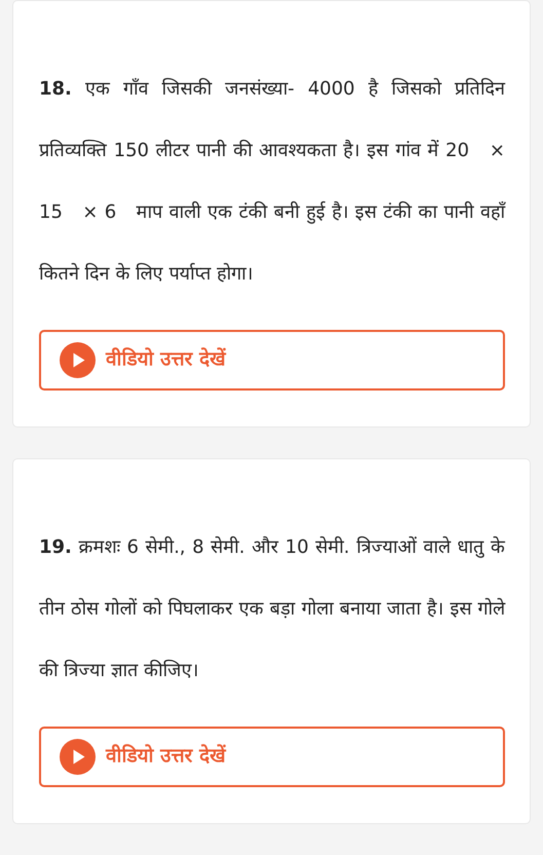18. एक गाँव जिसकी जनसंख्या- 4000 है जिसको प्रतिदिन प्रतिव्यक्ति 150 लीटर पानी की आवश्यकता है। इस गांव में 20 × 15 × 6 माप वाली एक टंकी बनी हुई है। इस टंकी का पानी वहाँ कितने दिन के लिए पर्याप्त होगा।
वीडियो उत्तर देखें
19. क्रमशः 6 सेमी., 8 सेमी. और 10 सेमी. त्रिज्याओं वाले धातु के तीन ठोस गोलों को पिघलाकर एक बड़ा गोला बनाया जाता है। इस गोले की त्रिज्या ज्ञात कीजिए।
वीडियो उत्तर देखें